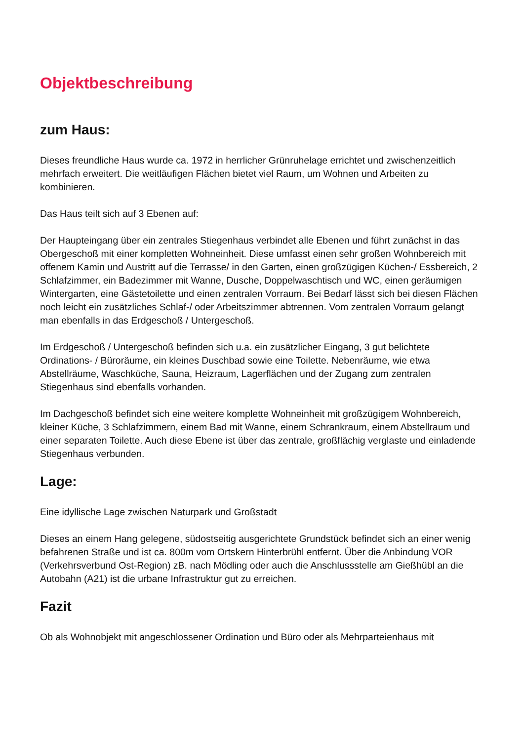Objektbeschreibung
zum Haus:
Dieses freundliche Haus wurde ca. 1972 in herrlicher Grünruhelage errichtet und zwischenzeitlich mehrfach erweitert. Die weitläufigen Flächen bietet viel Raum, um Wohnen und Arbeiten zu kombinieren.
Das Haus teilt sich auf 3 Ebenen auf:
Der Haupteingang über ein zentrales Stiegenhaus verbindet alle Ebenen und führt zunächst in das Obergeschoß mit einer kompletten Wohneinheit. Diese umfasst einen sehr großen Wohnbereich mit offenem Kamin und Austritt auf die Terrasse/ in den Garten, einen großzügigen Küchen-/ Essbereich, 2 Schlafzimmer, ein Badezimmer mit Wanne, Dusche, Doppelwaschtisch und WC, einen geräumigen Wintergarten, eine Gästetoilette und einen zentralen Vorraum. Bei Bedarf lässt sich bei diesen Flächen noch leicht ein zusätzliches Schlaf-/ oder Arbeitszimmer abtrennen. Vom zentralen Vorraum gelangt man ebenfalls in das Erdgeschoß / Untergeschoß.
Im Erdgeschoß / Untergeschoß befinden sich u.a. ein zusätzlicher Eingang, 3 gut belichtete Ordinations- / Büroräume, ein kleines Duschbad sowie eine Toilette. Nebenräume, wie etwa Abstellräume, Waschküche, Sauna, Heizraum, Lagerflächen und der Zugang zum zentralen Stiegenhaus sind ebenfalls vorhanden.
Im Dachgeschoß befindet sich eine weitere komplette Wohneinheit mit großzügigem Wohnbereich, kleiner Küche, 3 Schlafzimmern, einem Bad mit Wanne, einem Schrankraum, einem Abstellraum und einer separaten Toilette. Auch diese Ebene ist über das zentrale, großflächig verglaste und einladende Stiegenhaus verbunden.
Lage:
Eine idyllische Lage zwischen Naturpark und Großstadt
Dieses an einem Hang gelegene, südostseitig ausgerichtete Grundstück befindet sich an einer wenig befahrenen Straße und ist ca. 800m vom Ortskern Hinterbrühl entfernt. Über die Anbindung VOR (Verkehrsverbund Ost-Region) zB. nach Mödling oder auch die Anschlussstelle am Gießhübl an die Autobahn (A21) ist die urbane Infrastruktur gut zu erreichen.
Fazit
Ob als Wohnobjekt mit angeschlossener Ordination und Büro oder als Mehrparteienhaus mit